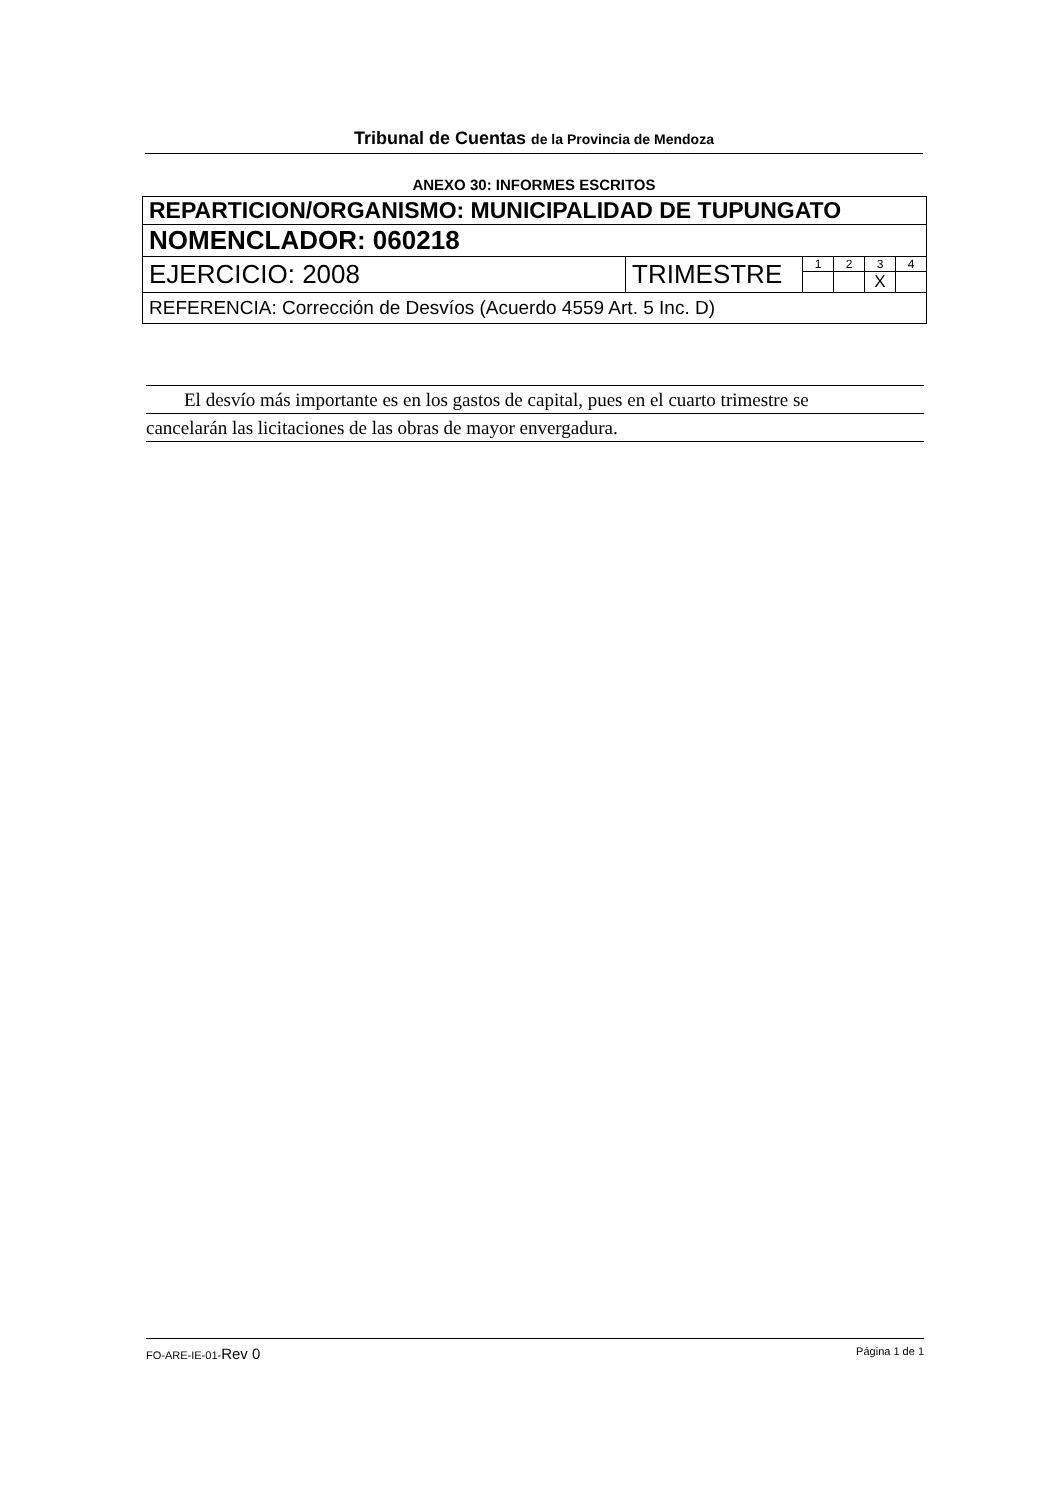Tribunal de Cuentas de la Provincia de Mendoza
ANEXO 30: INFORMES ESCRITOS
| REPARTICION/ORGANISMO: MUNICIPALIDAD DE TUPUNGATO | | | | | |
| NOMENCLADOR: 060218 | | | | | |
| EJERCICIO: 2008 | TRIMESTRE | 1 | 2 | 3 X | 4 |
| REFERENCIA: Corrección de Desvíos (Acuerdo 4559 Art. 5 Inc. D) | | | | | |
El desvío más importante es en los gastos de capital, pues en el cuarto trimestre se
cancelarán las licitaciones de las obras de mayor envergadura.
FO-ARE-IE-01-Rev 0 Página 1 de 1